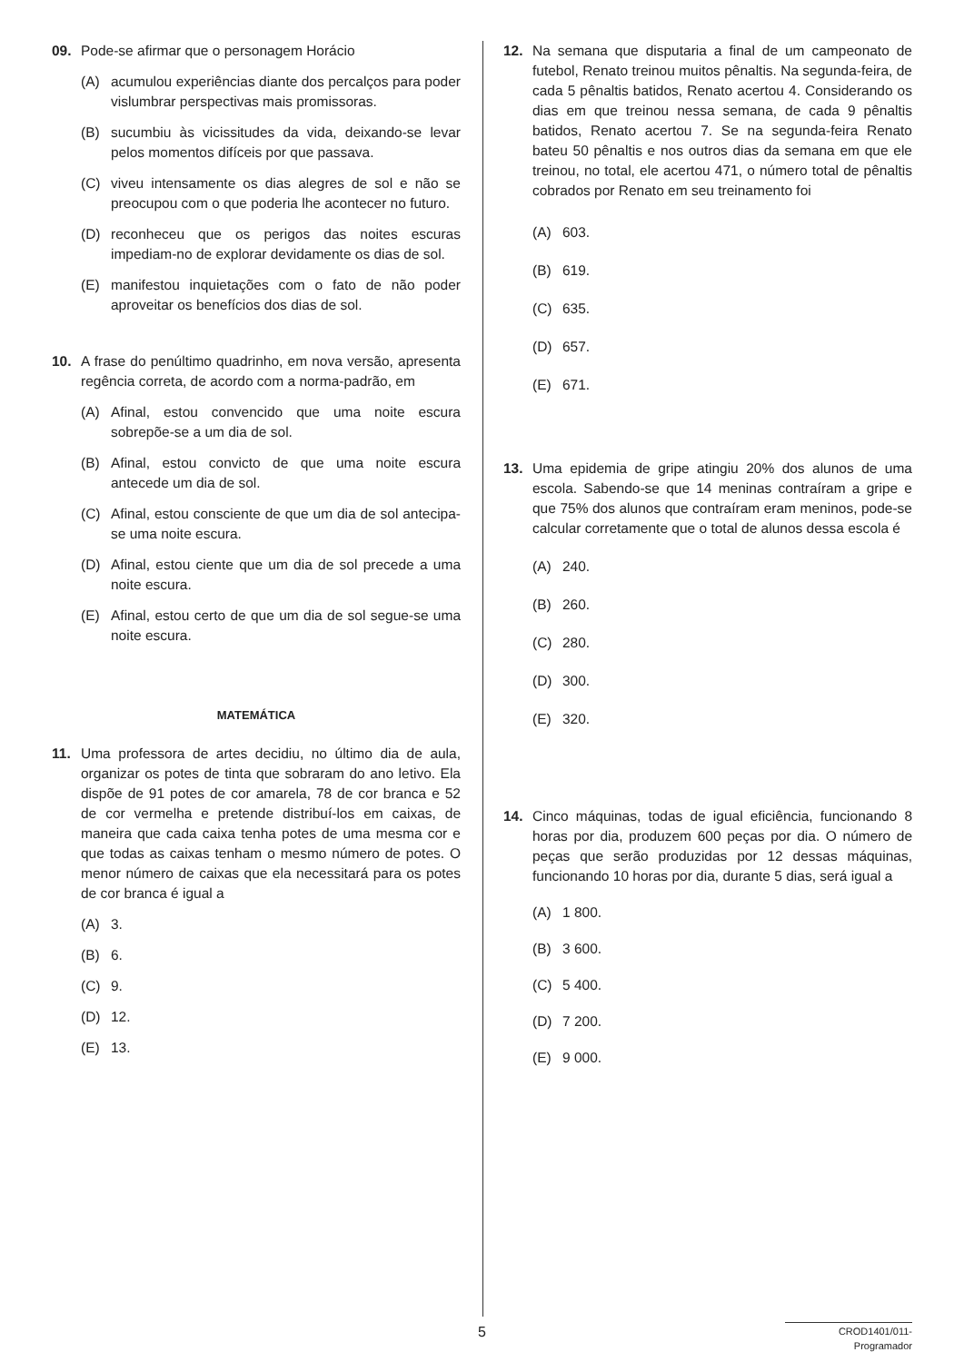09. Pode-se afirmar que o personagem Horácio
(A) acumulou experiências diante dos percalços para poder vislumbrar perspectivas mais promissoras.
(B) sucumbiu às vicissitudes da vida, deixando-se levar pelos momentos difíceis por que passava.
(C) viveu intensamente os dias alegres de sol e não se preocupou com o que poderia lhe acontecer no futuro.
(D) reconheceu que os perigos das noites escuras impediam-no de explorar devidamente os dias de sol.
(E) manifestou inquietações com o fato de não poder aproveitar os benefícios dos dias de sol.
10. A frase do penúltimo quadrinho, em nova versão, apresenta regência correta, de acordo com a norma-padrão, em
(A) Afinal, estou convencido que uma noite escura sobrepõe-se a um dia de sol.
(B) Afinal, estou convicto de que uma noite escura antecede um dia de sol.
(C) Afinal, estou consciente de que um dia de sol antecipa-se uma noite escura.
(D) Afinal, estou ciente que um dia de sol precede a uma noite escura.
(E) Afinal, estou certo de que um dia de sol segue-se uma noite escura.
MATEMÁTICA
11. Uma professora de artes decidiu, no último dia de aula, organizar os potes de tinta que sobraram do ano letivo. Ela dispõe de 91 potes de cor amarela, 78 de cor branca e 52 de cor vermelha e pretende distribuí-los em caixas, de maneira que cada caixa tenha potes de uma mesma cor e que todas as caixas tenham o mesmo número de potes. O menor número de caixas que ela necessitará para os potes de cor branca é igual a
(A) 3.
(B) 6.
(C) 9.
(D) 12.
(E) 13.
12. Na semana que disputaria a final de um campeonato de futebol, Renato treinou muitos pênaltis. Na segunda-feira, de cada 5 pênaltis batidos, Renato acertou 4. Considerando os dias em que treinou nessa semana, de cada 9 pênaltis batidos, Renato acertou 7. Se na segunda-feira Renato bateu 50 pênaltis e nos outros dias da semana em que ele treinou, no total, ele acertou 471, o número total de pênaltis cobrados por Renato em seu treinamento foi
(A) 603.
(B) 619.
(C) 635.
(D) 657.
(E) 671.
13. Uma epidemia de gripe atingiu 20% dos alunos de uma escola. Sabendo-se que 14 meninas contraíram a gripe e que 75% dos alunos que contraíram eram meninos, pode-se calcular corretamente que o total de alunos dessa escola é
(A) 240.
(B) 260.
(C) 280.
(D) 300.
(E) 320.
14. Cinco máquinas, todas de igual eficiência, funcionando 8 horas por dia, produzem 600 peças por dia. O número de peças que serão produzidas por 12 dessas máquinas, funcionando 10 horas por dia, durante 5 dias, será igual a
(A) 1 800.
(B) 3 600.
(C) 5 400.
(D) 7 200.
(E) 9 000.
5
CROD1401/011-Programador